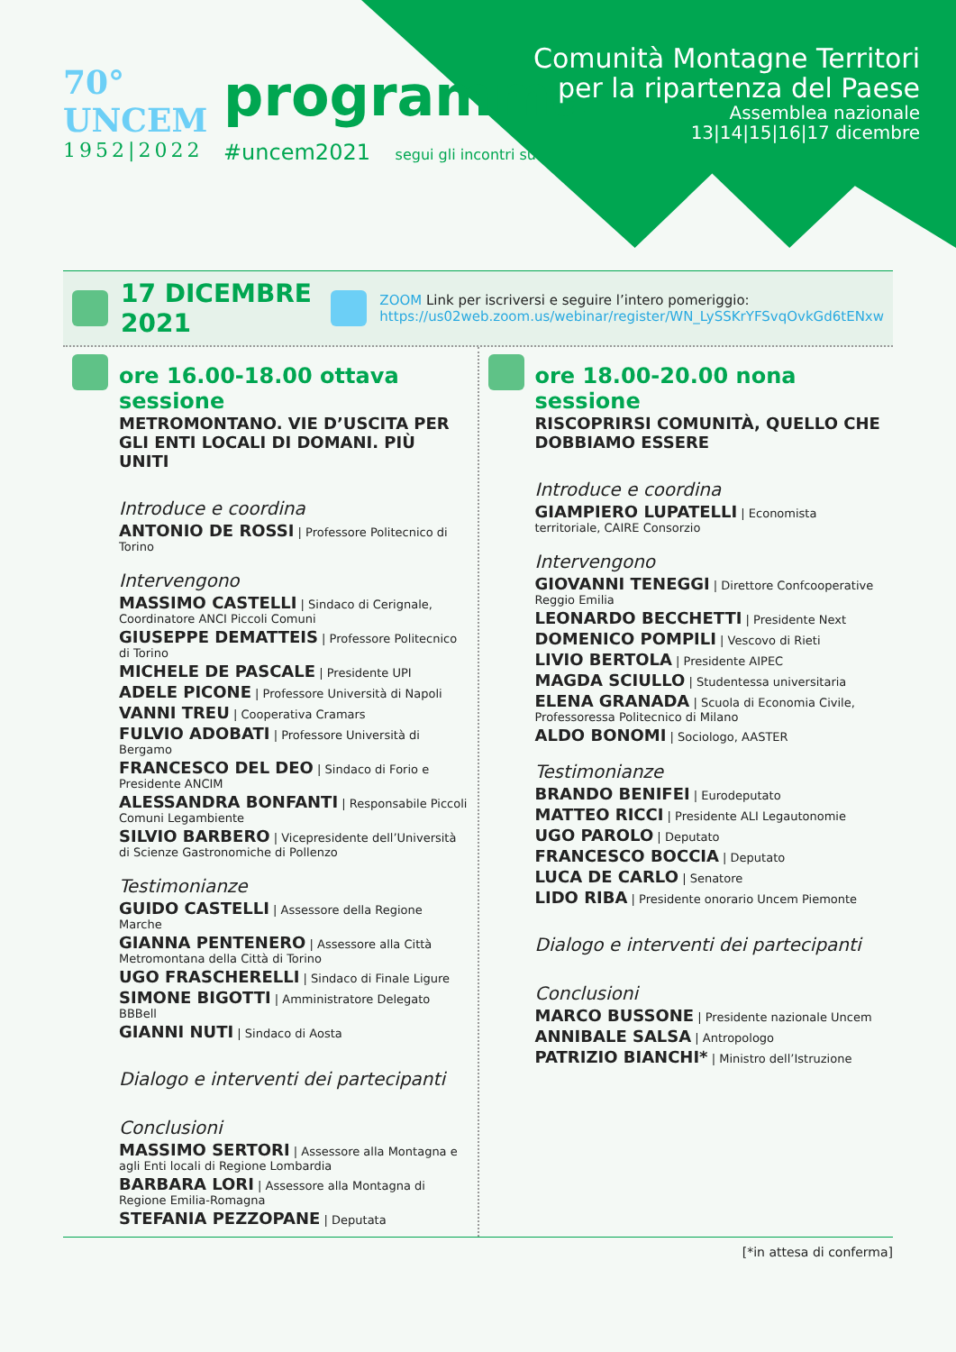70°
UNCEM
1952|2022
programma
#uncem2021 segui gli incontri su
Comunità Montagne Territori
per la ripartenza del Paese
Assemblea nazionale
13|14|15|16|17 dicembre
17 DICEMBRE 2021
ZOOM Link per iscriversi e seguire l’intero pomeriggio:
https://us02web.zoom.us/webinar/register/WN_LySSKrYFSvqOvkGd6tENxw
ore 16.00-18.00 ottava sessione
METROMONTANO. VIE D’USCITA PER GLI ENTI LOCALI DI DOMANI. PIÙ UNITI
Introduce e coordina
ANTONIO DE ROSSI | Professore Politecnico di Torino
Intervengono
MASSIMO CASTELLI | Sindaco di Cerignale, Coordinatore ANCI Piccoli Comuni
GIUSEPPE DEMATTEIS | Professore Politecnico di Torino
MICHELE DE PASCALE | Presidente UPI
ADELE PICONE | Professore Università di Napoli
VANNI TREU | Cooperativa Cramars
FULVIO ADOBATI | Professore Università di Bergamo
FRANCESCO DEL DEO | Sindaco di Forio e Presidente ANCIM
ALESSANDRA BONFANTI | Responsabile Piccoli Comuni Legambiente
SILVIO BARBERO | Vicepresidente dell’Università di Scienze Gastronomiche di Pollenzo
Testimonianze
GUIDO CASTELLI | Assessore della Regione Marche
GIANNA PENTENERO | Assessore alla Città Metromontana della Città di Torino
UGO FRASCHERELLI | Sindaco di Finale Ligure
SIMONE BIGOTTI | Amministratore Delegato BBBell
GIANNI NUTI | Sindaco di Aosta
Dialogo e interventi dei partecipanti
Conclusioni
MASSIMO SERTORI | Assessore alla Montagna e agli Enti locali di Regione Lombardia
BARBARA LORI | Assessore alla Montagna di Regione Emilia-Romagna
STEFANIA PEZZOPANE | Deputata
ore 18.00-20.00 nona sessione
RISCOPRIRSI COMUNITÀ, QUELLO CHE DOBBIAMO ESSERE
Introduce e coordina
GIAMPIERO LUPATELLI | Economista territoriale, CAIRE Consorzio
Intervengono
GIOVANNI TENEGGI | Direttore Confcooperative Reggio Emilia
LEONARDO BECCHETTI | Presidente Next
DOMENICO POMPILI | Vescovo di Rieti
LIVIO BERTOLA | Presidente AIPEC
MAGDA SCIULLO | Studentessa universitaria
ELENA GRANADA | Scuola di Economia Civile, Professoressa Politecnico di Milano
ALDO BONOMI | Sociologo, AASTER
Testimonianze
BRANDO BENIFEI | Eurodeputato
MATTEO RICCI | Presidente ALI Legautonomie
UGO PAROLO | Deputato
FRANCESCO BOCCIA | Deputato
LUCA DE CARLO | Senatore
LIDO RIBA | Presidente onorario Uncem Piemonte
Dialogo e interventi dei partecipanti
Conclusioni
MARCO BUSSONE | Presidente nazionale Uncem
ANNIBALE SALSA | Antropologo
PATRIZIO BIANCHI* | Ministro dell’Istruzione
[*in attesa di conferma]